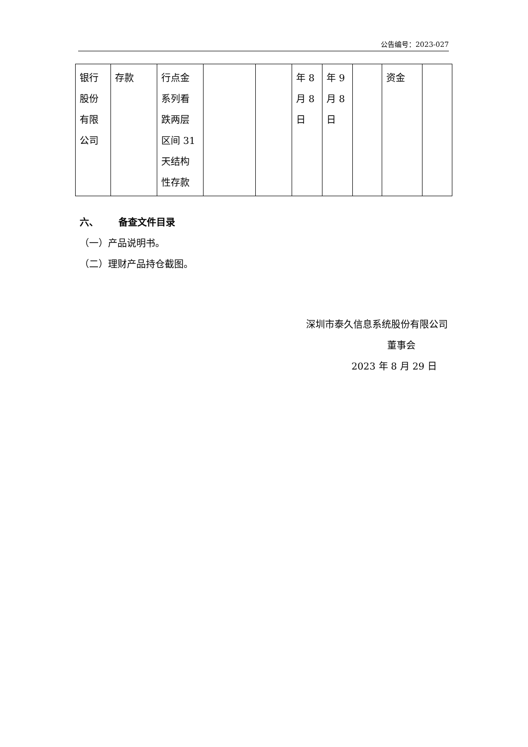公告编号：2023-027
| 银行 股份 有限 公司 | 存款 | 行点金 系列看 跌两层 区间 31 天结构 性存款 | | | 年 8 月 8 日 | 年 9 月 8 日 | | 资金 | |
六、 备查文件目录
（一）产品说明书。
（二）理财产品持仓截图。
深圳市泰久信息系统股份有限公司
董事会
2023 年 8 月 29 日